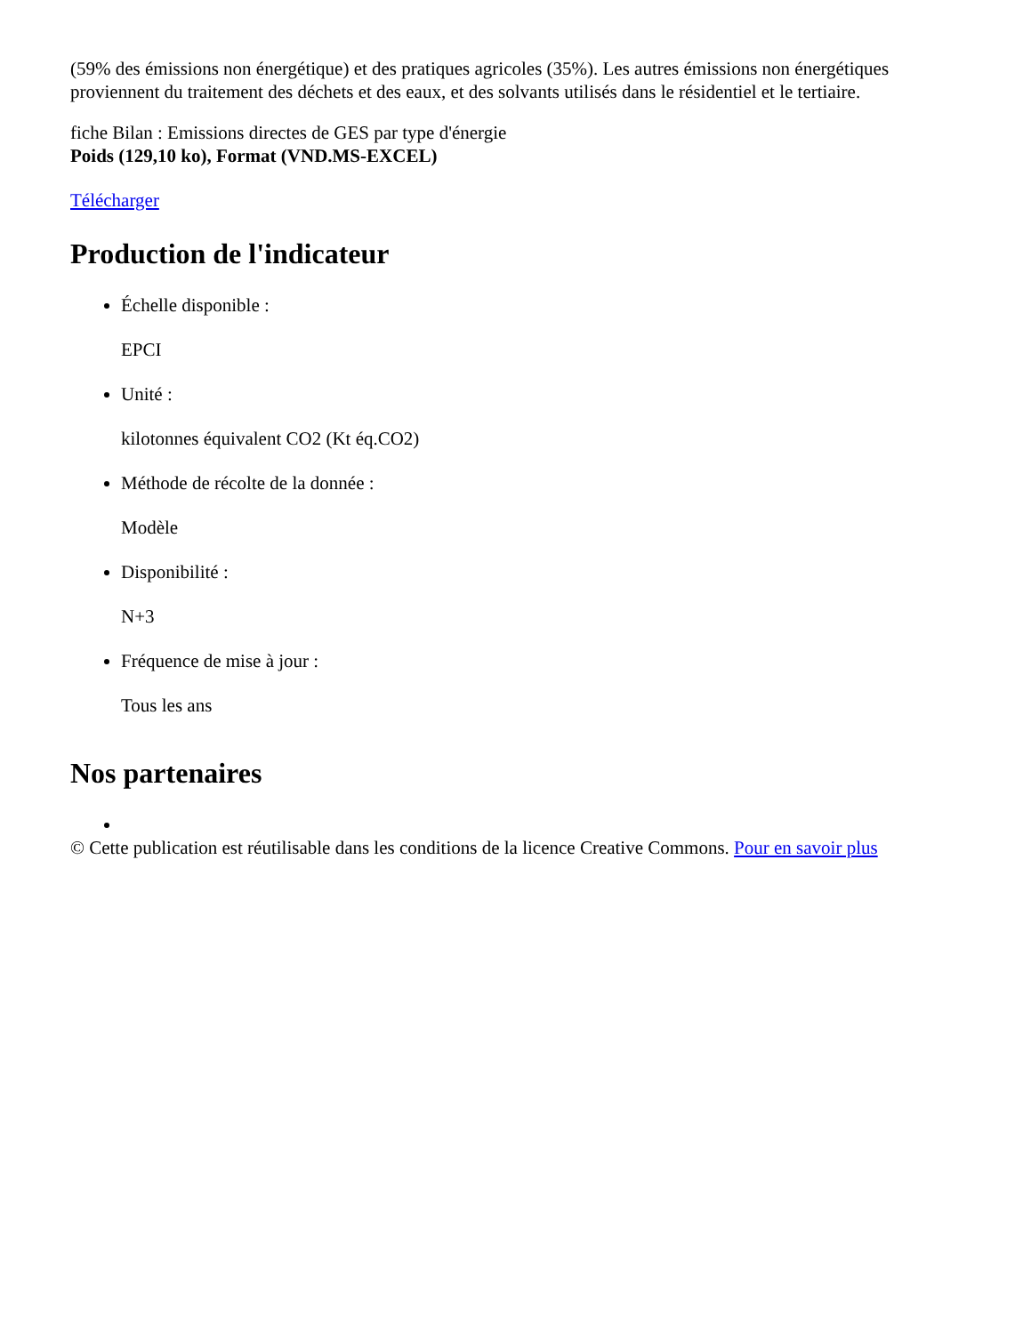(59% des émissions non énergétique) et des pratiques agricoles (35%). Les autres émissions non énergétiques proviennent du traitement des déchets et des eaux, et des solvants utilisés dans le résidentiel et le tertiaire.
fiche Bilan : Emissions directes de GES par type d'énergie
Poids (129,10 ko), Format (VND.MS-EXCEL)
Télécharger
Production de l'indicateur
Échelle disponible :
EPCI
Unité :
kilotonnes équivalent CO2 (Kt éq.CO2)
Méthode de récolte de la donnée :
Modèle
Disponibilité :
N+3
Fréquence de mise à jour :
Tous les ans
Nos partenaires
© Cette publication est réutilisable dans les conditions de la licence Creative Commons. Pour en savoir plus